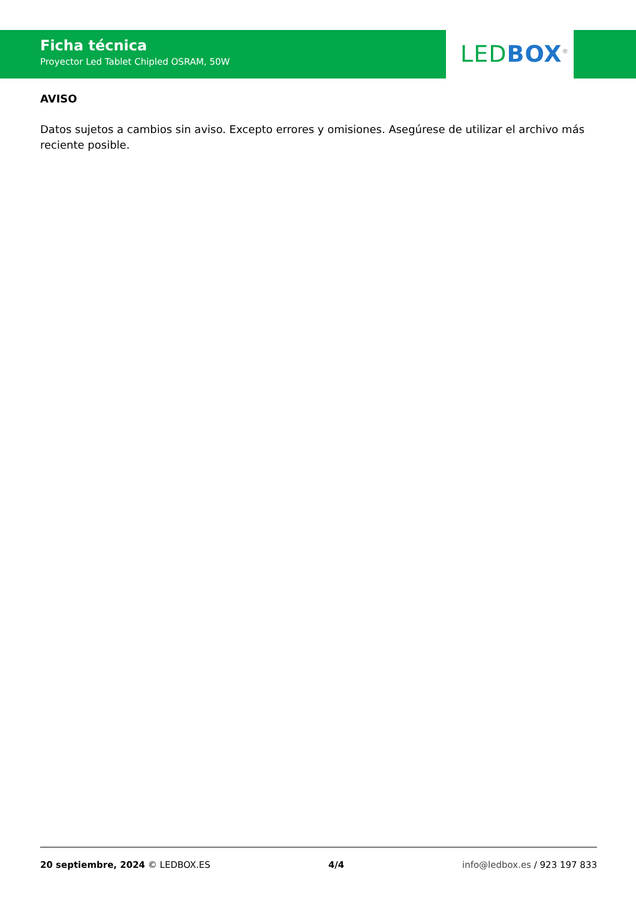Ficha técnica
Proyector Led Tablet Chipled OSRAM, 50W
LED BOX<sup>®</sup>
AVISO
Datos sujetos a cambios sin aviso. Excepto errores y omisiones. Asegúrese de utilizar el archivo más reciente posible.
20 septiembre, 2024 © LEDBOX.ES 4/4 info@ledbox.es / 923 197 833